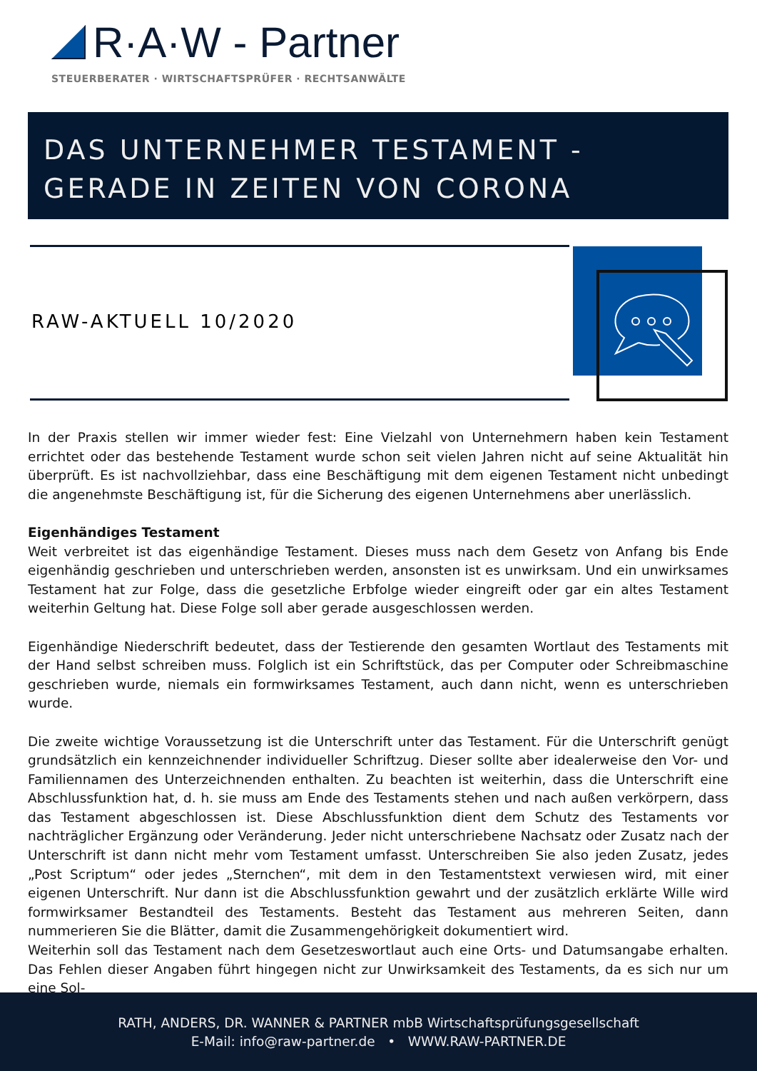R·A·W - Partner
STEUERBERATER · WIRTSCHAFTSPRÜFER · RECHTSANWÄLTE
DAS UNTERNEHMER TESTAMENT - GERADE IN ZEITEN VON CORONA
RAW-AKTUELL 10/2020
In der Praxis stellen wir immer wieder fest: Eine Vielzahl von Unternehmern haben kein Testament errichtet oder das bestehende Testament wurde schon seit vielen Jahren nicht auf seine Aktualität hin überprüft. Es ist nachvollziehbar, dass eine Beschäftigung mit dem eigenen Testament nicht unbedingt die angenehmste Beschäftigung ist, für die Sicherung des eigenen Unternehmens aber unerlässlich.
Eigenhändiges Testament
Weit verbreitet ist das eigenhändige Testament. Dieses muss nach dem Gesetz von Anfang bis Ende eigenhändig geschrieben und unterschrieben werden, ansonsten ist es unwirksam. Und ein unwirksames Testament hat zur Folge, dass die gesetzliche Erbfolge wieder eingreift oder gar ein altes Testament weiterhin Geltung hat. Diese Folge soll aber gerade ausgeschlossen werden.
Eigenhändige Niederschrift bedeutet, dass der Testierende den gesamten Wortlaut des Testaments mit der Hand selbst schreiben muss. Folglich ist ein Schriftstück, das per Computer oder Schreibmaschine geschrieben wurde, niemals ein formwirksames Testament, auch dann nicht, wenn es unterschrieben wurde.
Die zweite wichtige Voraussetzung ist die Unterschrift unter das Testament. Für die Unterschrift genügt grundsätzlich ein kennzeichnender individueller Schriftzug. Dieser sollte aber idealerweise den Vor- und Familiennamen des Unterzeichnenden enthalten. Zu beachten ist weiterhin, dass die Unterschrift eine Abschlussfunktion hat, d. h. sie muss am Ende des Testaments stehen und nach außen verkörpern, dass das Testament abgeschlossen ist. Diese Abschlussfunktion dient dem Schutz des Testaments vor nachträglicher Ergänzung oder Veränderung. Jeder nicht unterschriebene Nachsatz oder Zusatz nach der Unterschrift ist dann nicht mehr vom Testament umfasst. Unterschreiben Sie also jeden Zusatz, jedes „Post Scriptum“ oder jedes „Sternchen“, mit dem in den Testamentstext verwiesen wird, mit einer eigenen Unterschrift. Nur dann ist die Abschlussfunktion gewahrt und der zusätzlich erklärte Wille wird formwirksamer Bestandteil des Testaments. Besteht das Testament aus mehreren Seiten, dann nummerieren Sie die Blätter, damit die Zusammengehörigkeit dokumentiert wird.
Weiterhin soll das Testament nach dem Gesetzeswortlaut auch eine Orts- und Datumsangabe erhalten. Das Fehlen dieser Angaben führt hingegen nicht zur Unwirksamkeit des Testaments, da es sich nur um eine Sol-
RATH, ANDERS, DR. WANNER & PARTNER mbB Wirtschaftsprüfungsgesellschaft
E-Mail: info@raw-partner.de • WWW.RAW-PARTNER.DE